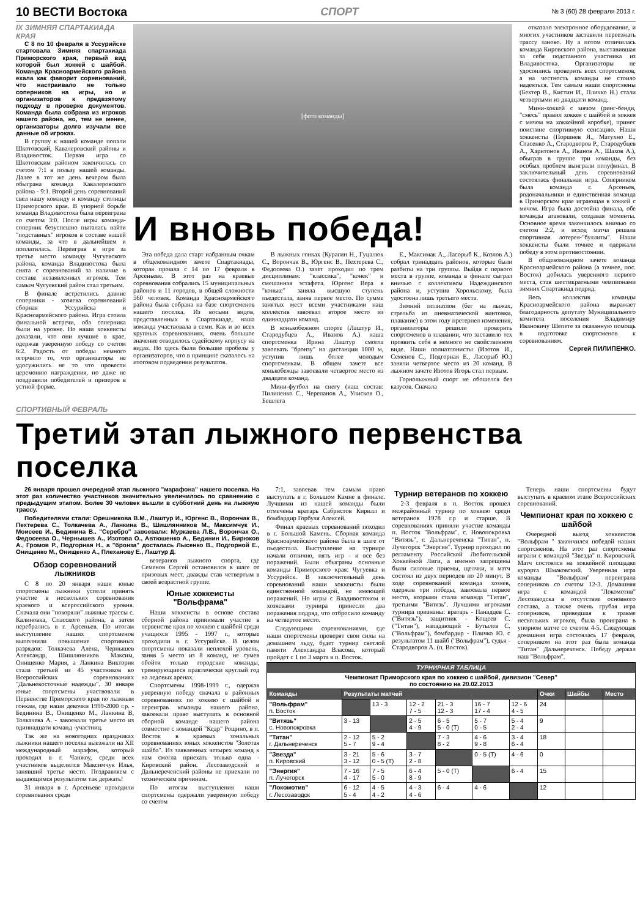10 ВЕСТИ Востока СПОРТ № 3 (60) 28 февраля 2013 г.
IX ЗИМНЯЯ СПАРТАКИАДА КРАЯ
С 8 по 10 февраля в Уссурийске стартовала Зимняя спартакиада Приморского края, первый вид которой был хоккей с шайбой. Команда Красноармейского района ехала как фаворит соревнований, что настраивало не только соперников на игры, но и организаторов к предвзятому подходу в проверке документов. Команда была собрана из игроков нашего района, но, тем не менее, организаторы долго изучали все данные об игроках.
В группу к нашей команде попали Шкотовский, Кавалеровский районы и Владивосток. Первая игра со Шкотовским районом закончилась со счетом 7:1 в пользу нашей команды. Далее в тот же день вечером была обыграна команда Кавалеровского района - 9:1. Второй день соревнований свел нашу команду и команду столицы Приморского края. В упорной борьбе команда Владивостока была переиграна со счетом 3:0. После игры команда-соперник безуспешно пыталась найти "подставных" игроков в составе нашей команды, за что в дальнейшем и поплатилась. Переиграв в игре за третье место команду Чугуевского района, команда Владивостока была снята с соревнований за наличие в составе незаявленных игроков. Тем самым Чугуевский район стал третьим.
В финале встретились давние соперники - хозяева соревнований сборная Уссурийска и Красноармейского района. Игра стоила финальной встречи, оба соперника были на уровне. Но наши хоккеисты доказали, что они лучшие в крае, одержав уверенную победу со счетом 6:2. Радость от победы немного огорчило то, что организаторы не удосужились не то что провести церемонию награждения, но даже не поздравили победителей и призеров в устной форме.
[фото команды]
И вновь победа!
Эта победа дала старт набранным очкам в общекомандном зачете Спартакиады, которая прошла с 14 по 17 февраля в Арсеньеве. В этот раз на краевые соревнования собрались 15 муниципальных районов и 11 городов, в общей сложности 560 человек. Команда Красноармейского района была собрана на базе спортсменов нашего поселка. Из восьми видов, представленных в Спартакиаде, наша команда участвовала в семи. Как и во всех крупных соревнованиях, очень большое значение отводилось судейскому корпусу на видах. Но здесь были большие пробелы у организаторов, что в принципе сказалось на итоговом подведении результатов.
В лыжных гонках (Курагин Н., Гуцалюк С., Ворончак В., Юргенс В., Пехтерева С., Федосеева О.) зачет проходил по трем дисциплинам: "классика", "конек" и смешанная эстафета. Юргенс Вера в "коньке" заняла высшую ступень пьедестала, заняв первое место. По сумме занятых мест всеми участниками наш коллектив завоевал второе место из одиннадцати команд.
В конькобежном спорте (Лаштур И., Стародубцев А., Иванов А.) наша спортсменка Ирина Лаштур смогла завоевать "бронзу" на дистанции 1000 м, уступив лишь более молодым спортсменкам. В общем зачете все конькобежцы завоевали четвертое место из двадцати команд.
Мини-футбол на снегу (наш состав: Пилипенко С., Черепанов А., Улисков О., Бешлега
Е., Максимак А., Ласорыб К., Козлов А.) собрал тринадцать районов, которые были разбиты на три группы. Выйдя с первого места в группе, команда в финале сыграл вничью с коллективом Надеждинского района и, уступив Хорольскому, была удостоена лишь третьего места.
Зимний полиатлон (бег на лыжах, стрельба из пневматической винтовки, плавание) в этом году претерпел изменения, организаторы решили проверить спортсменов в плавании, что заставило тех проявить себя в немного не свойственном виде. Наши полиатлонисты (Изотов И., Семенов С., Подгорная Е., Ласорыб Ю.) заняли четвертое место из 20 команд. В лыжном зачете Изотов Игорь стал первым.
Горнолыжный спорт не обошелся без казусов. Сначала
отказало электронное оборудование, и многих участников заставили переезжать трассу заново. Ну а потом отличилась команда Кировского района, выставившая за себя подставного участника из Владивостока. Организаторы не удосоились проверить всех спортсменов, а на честность команды не стоило надеяться. Тем самым наши спортсмены (Бехтер В., Кистин И., Пличко Н.) стали четвертыми из двадцати команд.
Мини-хоккей с мячом (ринг-бенди, "смесь" правил хоккея с шайбой и хоккея с мячом на хоккейной коробке), принес поистине спортивную сенсацию. Наши хоккеисты (Поршнев Я., Матухно Е., Стасенко А., Стародворов Р., Стародубцев А., Харитонов А., Иванов А., Шахов А.), обыграв в группе три команды, без особых проблем выиграли полуфинал. В заключительный день соревнований состоялась финальная игра. Соперником была команда г. Арсеньев, родоначальники и единственная команда в Приморском крае играющая в хоккей с мячом. Игра была достойна финала, обе команды атаковали, создавая моменты. Основное время закончилось вничью со счетом 2:2, и исход матча решала спортивная лотерея-"буллиты". Наши хоккеисты были точнее и одержали победу в этом противостоянии.
В общекомандном зачете команда Красноармейского района (а точнее, пос. Восток) добилась уверенного первого места, став шестикратными чемпионами зимних Спартакиад подряд.
Весь коллектив команды Красноармейского района выражает благодарность депутату Муниципального комитета поселения Владимиру Ивановичу Шепете за оказанную помощь в подготовке спортсменов к соревнованиям.
Сергей ПИЛИПЕНКО.
СПОРТИВНЫЙ ФЕВРАЛЬ
Третий этап лыжного первенства поселка
26 января прошел очередной этап лыжного "марафона" нашего поселка. На этот раз количество участников значительно увеличилось по сравнению с предыдущим этапом. Более 30 человек вышли в субботний день на лыжную трассу.
Победителями стали: Орешникова В.М., Лаштур И., Юргенс В., Ворончак В., Пехтерева С., Толкачева А., Ланкина В., Шишлянников М., Максимчук И., Моисеев И., Бединина В.. "Серебро" завоевали: Муркаева Л.В., Ворончак О., Федосеева О., Чернышев А., Изотова О., Автюшенко А., Бединин И., Бирюков А., Громов Р., Подгорная Н., а "бронза" досталась Лысенко В., Подгорной Е., Онищенко М., Онищенко А., Плеханову Е., Лаштур Д.
Обзор соревнований лыжников
С 8 по 20 января наши юные спортсмены лыжники успели принять участие в нескольких соревнования краевого и всероссийского уровня. Сначала они "покоряли" лыжные трассы с. Калиновка, Спасского района, а затем перебрались в г. Арсеньев. По итогам выступление наших спортсменов выполнили повышение спортивных разрядов: Толкачева Алена, Чернышев Александр, Шишлянников Максим, Онищенко Мария, а Ланкина Виктория стала третьей из 45 участников во Всероссийских соревнованиях "Дальневосточные надежды". 30 января юные спортсмены участвовали в Первенстве Приморского края по лыжным гонкам, где наши девочки 1999-2000 г.р. - Бединина В., Онищенко М., Ланкина В, Толкачева А. - завоевали третье место из одиннадцати команд -участниц.
Так же на новогодних праздниках лыжники нашего поселка выезжали на XII международный марафон, который проходил в г. Чанжоу, среди всех участников выделился Максимчук Илья, занявший третье место. Поздравляем с выдающимся результатом так держать!
31 января в г. Арсеньеве проходили соревнования среди
ветеранов лыжного спорта, где Семенов Сергей остановился в шаге от призовых мест, дважды став четвертым в своей возрастной группе.
Юные хоккеисты "Вольфрама"
Наши хоккеисты в основе состава сборной района принимали участие в первенстве края по хоккею с шайбой среди учащихся 1995 - 1997 г., которые проходили в г. Уссурийске. В целом спортсмены показали неплохой уровень, заняв 5 место из 8 команд, не сумев обойти только городские команды, тренирующиеся практически круглый год на ледовых аренах.
Спортсмены 1998-1999 г., одержав уверенную победу сначала в районных соревнованиях по хоккею с шайбой и переиграв команды нашего района, завоевали право выступать в основной сборной команде нашего района совместно с командой "Кедр" Рощино, в п. Восток в краевых зональных соревнованиях юных хоккеистов "Золотая шайба". Из заявленных четырех команд к нам смогла приехать только одна - Кировский район. Лесозаводский и Дальнереченский районы не приехали по техническим причинам.
По итогам выступления наши спортсмены одержали уверенную победу со счетом
7:1, завоевав тем самым право выступать в г. Большом Камне в финале. Лучшими из нашей команды были отмечены вратарь Сабристов Кирилл и бомбардир Горбуля Алексей.
Финал краевых соревнований походил в г. Большой Камень. Сборная команда Красноармейского района была в шаге от пьедестала. Выступление на турнире начали отлично, пять игр - и все без поражений. Были обыграны основные команды Приморского края: Чугуевка и Уссурийск. В заключительный день соревнований наши хоккеисты были единственной командой, не имеющей поражений. Но игры с Владивостоком и хозяевами турнира принесли два поражения подряд, что отбросило команду на четвертое место.
Следующими соревнованиями, где наши спортсмены проверят свои силы на домашнем льду, будет турнир светлой памяти Александра Власова, который пройдет с 1 по 3 марта в п. Восток.
Турнир ветеранов по хоккею
2-3 февраля в п. Восток прошел межрайонный турнир по хоккею среди ветеранов 1978 г.р и старше. В соревнованиях приняли участие команды п. Восток "Вольфрам", с. Новопокровка "Витязь", г. Дальнереченска "Титан", п. Лучегорск "Энергия". Турнир проходил по регламенту Российской Любительской Хоккейной Лиги, а именно запрещены были силовые приемы, щелчки, и матч состоял из двух периодов по 20 минут. В ходе соревнований команда хозяев, одержав три победы, завоевала первое место, вторыми стали команда "Титан", третьими "Витязь". Лучшими игроками турнира признаны: вратарь - Панадцев С. ("Витязь"), защитник - Кощеев С. ("Титан"), нападающий - Бутылев С. ("Вольфрам"), бомбардир - Пличко Ю. с результатом 11 шайб ("Вольфрам"), судья - Стародворов А. (п. Восток).
Теперь наши спортсмены будут выступать в краевом этапе Всероссийских соревнований.
Чемпионат края по хоккею с шайбой
Очередной выезд хоккеистов "Вольфрам " закончился победой наших спортсменов. На этот раз спортсмены играли с командой "Звезда" п. Кировский. Матч состоялся на хоккейной площадке курорта Шмаковский. Уверенная игра команды "Вольфрам" переиграла соперников со счетом 12-3. Домашняя игра с командой "Локомотив" Лесозаводска в отсутствие основного состава, а также очень грубая игра соперников, приведшая к травме нескольких игроков, была проиграна в упорном матче со счетом 4-5. Следующая домашняя игра состоялась 17 февраля, соперником на этот раз была команда "Титан" Дальнереченск. Победу держал наш "Вольфрам".
| ТУРНИРНАЯ ТАБЛИЦА | | | | | | | | | |
| --- | --- | --- | --- | --- | --- | --- | --- | --- | --- |
| Чемпионат Приморского края по хоккею с шайбой, дивизион "Север" по состоянию на 20.02.2013 | | | | | | | | | |
| Команды | Результаты матчей | | | | | | Очки | Шайбы | Место |
| "Вольфрам" п. Восток | | 13 - 3 | 12 - 2 7 - 5 | 21 - 3 12 - 3 | 16 - 7 17 - 4 | 12 - 6 4 - 5 | 24 | | |
| "Витязь" с. Новопокровка | 3 - 13 | | 2 - 5 4 - 9 | 6 - 5 5 - 0 (Т) | 5 - 7 0 - 5 | 5 - 4 2 - 4 | 9 | | |
| "Титан" г. Дальнереченск | 2 - 12 5 - 7 | 5 - 2 9 - 4 | | 7 - 3 8 - 2 | 4 - 6 9 - 8 | 3 - 4 6 - 4 | 18 | | |
| "Звезда" п. Кировский | 3 - 21 3 - 12 | 5 - 6 0 - 5 (Т) | 3 - 7 2 - 8 | | 0 - 5 (Т) | 4 - 6 | 0 | | |
| "Энергия" п. Лучегорск | 7 - 16 4 - 17 | 7 - 5 5 - 0 | 6 - 4 8 - 9 | 5 - 0 (Т) | | 6 - 4 | 15 | | |
| "Локомотив" г. Лесозаводск | 6 - 12 5 - 4 | 4 - 5 4 - 2 | 4 - 3 4 - 6 | 6 - 4 | 4 - 6 | | 12 | | |